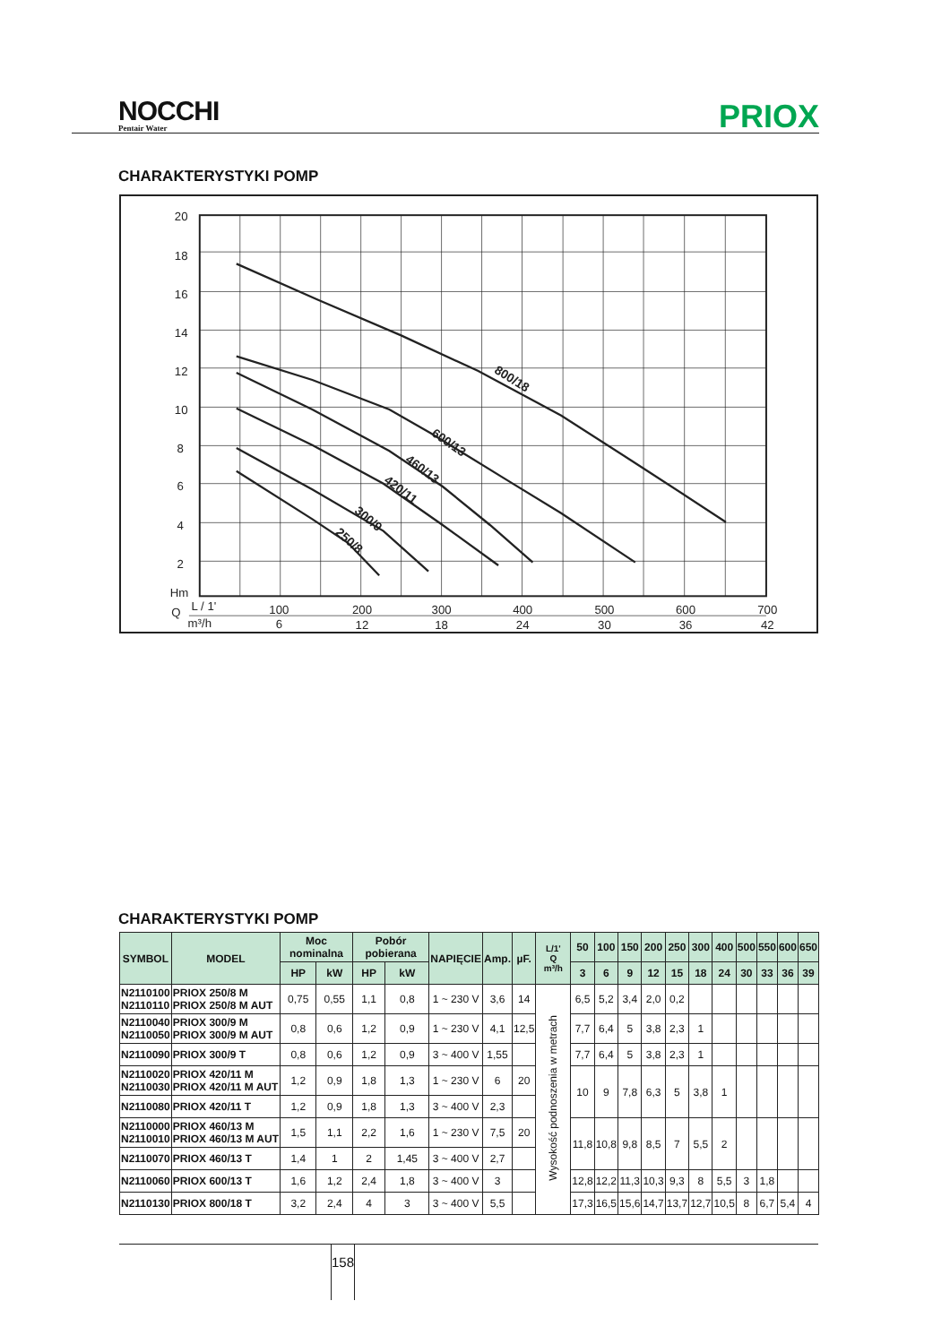NOCCHI
Pentair Water
PRIOX
CHARAKTERYSTYKI POMP
20
18
16
14
12
10
8
6
4
2
Hm
Q
L / 1'
m³/h
100
6
200
12
300
18
400
24
500
30
600
36
700
42
800/18
600/13
460/13
420/11
300/9
250/8
CHARAKTERYSTYKI POMP
| SYMBOL | MODEL | Moc nominalna | | Pobór pobierana | | NAPIĘCIE | Amp. | µF. | L/1' Q m³/h | 50 | 100 | 150 | 200 | 250 | 300 | 400 | 500 | 550 | 600 | 650 |
| --- | --- | --- | --- | --- | --- | --- | --- | --- | --- | --- | --- | --- | --- | --- | --- | --- | --- | --- | --- | --- |
| | | HP | kW | HP | kW | | | | | 3 | 6 | 9 | 12 | 15 | 18 | 24 | 30 | 33 | 36 | 39 |
| N2110100 N2110110 | PRIOX 250/8 M PRIOX 250/8 M AUT | 0,75 | 0,55 | 1,1 | 0,8 | 1 ~ 230 V | 3,6 | 14 | Wysokość podnoszenia w metrach | 6,5 | 5,2 | 3,4 | 2,0 | 0,2 | | | | | | |
| N2110040 N2110050 | PRIOX 300/9 M PRIOX 300/9 M AUT | 0,8 | 0,6 | 1,2 | 0,9 | 1 ~ 230 V | 4,1 | 12,5 | | 7,7 | 6,4 | 5 | 3,8 | 2,3 | 1 | | | | | |
| N2110090 | PRIOX 300/9 T | 0,8 | 0,6 | 1,2 | 0,9 | 3 ~ 400 V | 1,55 | | | 7,7 | 6,4 | 5 | 3,8 | 2,3 | 1 | | | | | |
| N2110020 N2110030 | PRIOX 420/11 M PRIOX 420/11 M AUT | 1,2 | 0,9 | 1,8 | 1,3 | 1 ~ 230 V | 6 | 20 | | 10 | 9 | 7,8 | 6,3 | 5 | 3,8 | 1 | | | | |
| N2110080 | PRIOX 420/11 T | 1,2 | 0,9 | 1,8 | 1,3 | 3 ~ 400 V | 2,3 | | | | | | | | | | | | | |
| N2110000 N2110010 | PRIOX 460/13 M PRIOX 460/13 M AUT | 1,5 | 1,1 | 2,2 | 1,6 | 1 ~ 230 V | 7,5 | 20 | | 11,8 | 10,8 | 9,8 | 8,5 | 7 | 5,5 | 2 | | | | |
| N2110070 | PRIOX 460/13 T | 1,4 | 1 | 2 | 1,45 | 3 ~ 400 V | 2,7 | | | | | | | | | | | | | |
| N2110060 | PRIOX 600/13 T | 1,6 | 1,2 | 2,4 | 1,8 | 3 ~ 400 V | 3 | | | 12,8 | 12,2 | 11,3 | 10,3 | 9,3 | 8 | 5,5 | 3 | 1,8 | | |
| N2110130 | PRIOX 800/18 T | 3,2 | 2,4 | 4 | 3 | 3 ~ 400 V | 5,5 | | | 17,3 | 16,5 | 15,6 | 14,7 | 13,7 | 12,7 | 10,5 | 8 | 6,7 | 5,4 | 4 |
158